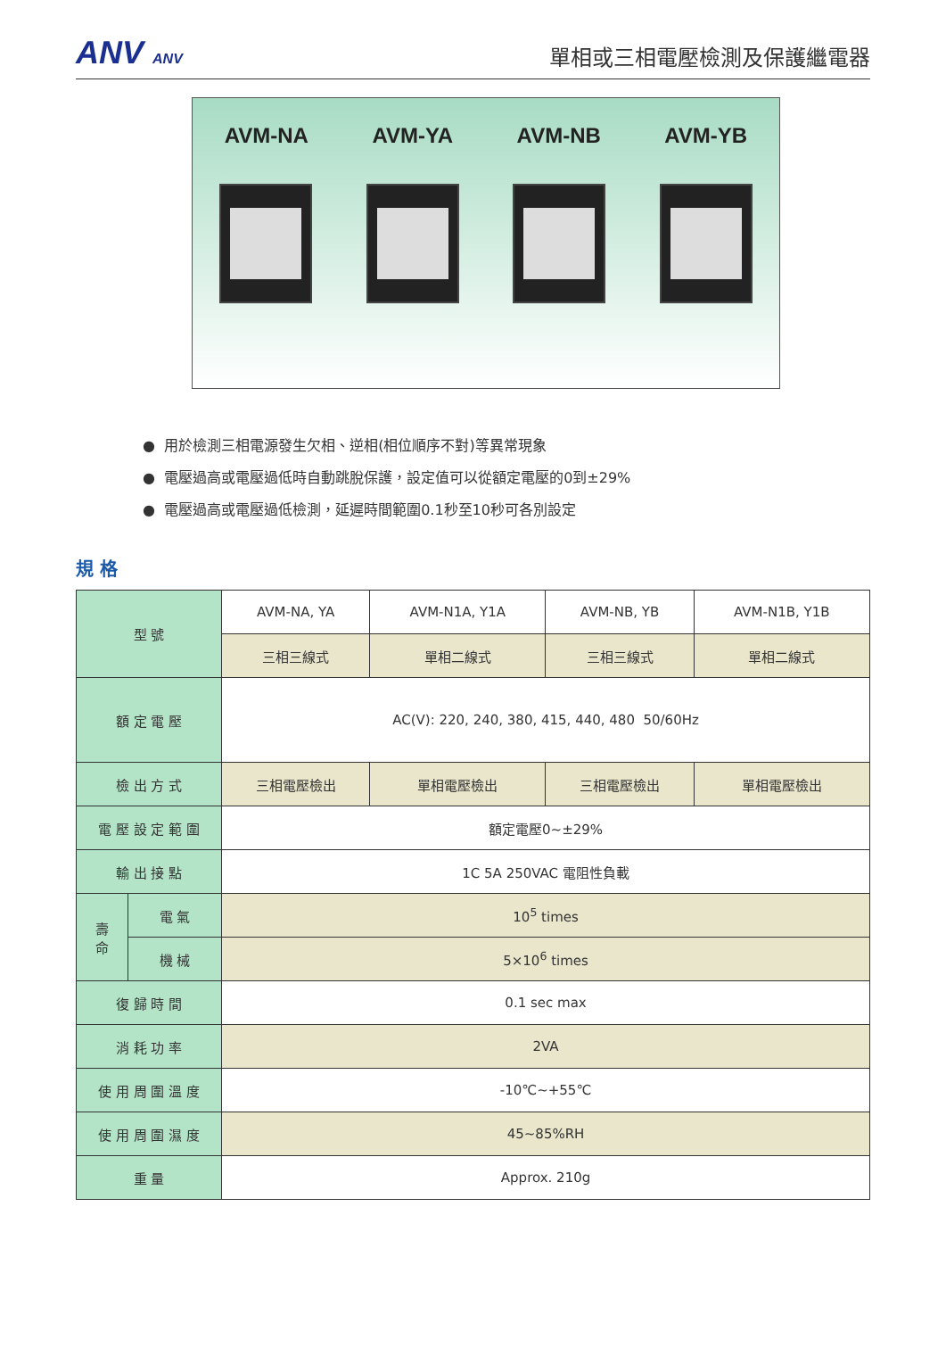ANV ANV
單相或三相電壓檢測及保護繼電器
AVM-NA AVM-YA AVM-NB AVM-YB
● 用於檢測三相電源發生欠相、逆相(相位順序不對)等異常現象
● 電壓過高或電壓過低時自動跳脫保護，設定值可以從額定電壓的0到±29%
● 電壓過高或電壓過低檢測，延遲時間範圍0.1秒至10秒可各別設定
規 格
| 型 號 | | AVM-NA, YA | AVM-N1A, Y1A | AVM-NB, YB | AVM-N1B, Y1B |
| | | 三相三線式 | 單相二線式 | 三相三線式 | 單相二線式 |
| 額 定 電 壓 | | AC(V): 220, 240, 380, 415, 440, 480 50/60Hz | | | |
| 檢 出 方 式 | | 三相電壓檢出 | 單相電壓檢出 | 三相電壓檢出 | 單相電壓檢出 |
| 電 壓 設 定 範 圍 | | 額定電壓0~±29% | | | |
| 輸 出 接 點 | | 1C 5A 250VAC 電阻性負載 | | | |
| 壽 命 | 電 氣 | 10<sup>5</sup> times | | | |
| | 機 械 | 5×10<sup>6</sup> times | | | |
| 復 歸 時 間 | | 0.1 sec max | | | |
| 消 耗 功 率 | | 2VA | | | |
| 使 用 周 圍 溫 度 | | -10℃~+55℃ | | | |
| 使 用 周 圍 濕 度 | | 45~85%RH | | | |
| 重 量 | | Approx. 210g | | | |